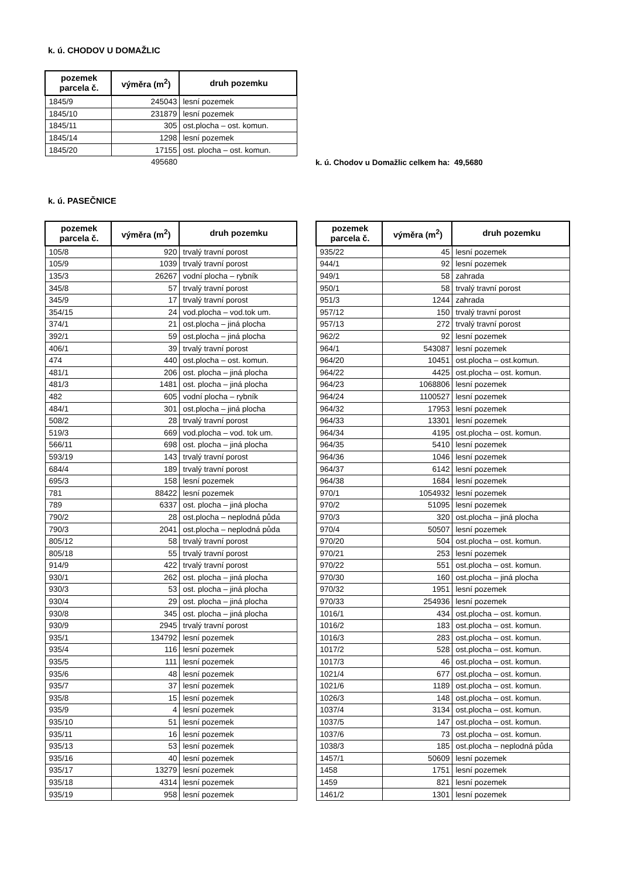k. ú. CHODOV U DOMAŽLIC
| pozemek parcela č. | výměra (m<sup>2</sup>) | druh pozemku |
| --- | --- | --- |
| 1845/9 | 245043 | lesní pozemek |
| 1845/10 | 231879 | lesní pozemek |
| 1845/11 | 305 | ost.plocha – ost. komun. |
| 1845/14 | 1298 | lesní pozemek |
| 1845/20 | 17155 | ost. plocha – ost. komun. |
| | 495680 | |
k. ú. Chodov u Domažlic celkem ha: 49,5680
k. ú. PASEČNICE
| pozemek parcela č. | výměra (m<sup>2</sup>) | druh pozemku |
| --- | --- | --- |
| 105/8 | 920 | trvalý travní porost |
| 105/9 | 1039 | trvalý travní porost |
| 135/3 | 26267 | vodní plocha – rybník |
| 345/8 | 57 | trvalý travní porost |
| 345/9 | 17 | trvalý travní porost |
| 354/15 | 24 | vod.plocha – vod.tok um. |
| 374/1 | 21 | ost.plocha – jiná plocha |
| 392/1 | 59 | ost.plocha – jiná plocha |
| 406/1 | 39 | trvalý travní porost |
| 474 | 440 | ost.plocha – ost. komun. |
| 481/1 | 206 | ost. plocha – jiná plocha |
| 481/3 | 1481 | ost. plocha – jiná plocha |
| 482 | 605 | vodní plocha – rybník |
| 484/1 | 301 | ost.plocha – jiná plocha |
| 508/2 | 28 | trvalý travní porost |
| 519/3 | 669 | vod.plocha – vod. tok um. |
| 566/11 | 698 | ost. plocha – jiná plocha |
| 593/19 | 143 | trvalý travní porost |
| 684/4 | 189 | trvalý travní porost |
| 695/3 | 158 | lesní pozemek |
| 781 | 88422 | lesní pozemek |
| 789 | 6337 | ost. plocha – jiná plocha |
| 790/2 | 28 | ost.plocha – neplodná půda |
| 790/3 | 2041 | ost.plocha – neplodná půda |
| 805/12 | 58 | trvalý travní porost |
| 805/18 | 55 | trvalý travní porost |
| 914/9 | 422 | trvalý travní porost |
| 930/1 | 262 | ost. plocha – jiná plocha |
| 930/3 | 53 | ost. plocha – jiná plocha |
| 930/4 | 29 | ost. plocha – jiná plocha |
| 930/8 | 345 | ost. plocha – jiná plocha |
| 930/9 | 2945 | trvalý travní porost |
| 935/1 | 134792 | lesní pozemek |
| 935/4 | 116 | lesní pozemek |
| 935/5 | 111 | lesní pozemek |
| 935/6 | 48 | lesní pozemek |
| 935/7 | 37 | lesní pozemek |
| 935/8 | 15 | lesní pozemek |
| 935/9 | 4 | lesní pozemek |
| 935/10 | 51 | lesní pozemek |
| 935/11 | 16 | lesní pozemek |
| 935/13 | 53 | lesní pozemek |
| 935/16 | 40 | lesní pozemek |
| 935/17 | 13279 | lesní pozemek |
| 935/18 | 4314 | lesní pozemek |
| 935/19 | 958 | lesní pozemek |
| pozemek parcela č. | výměra (m<sup>2</sup>) | druh pozemku |
| --- | --- | --- |
| 935/22 | 45 | lesní pozemek |
| 944/1 | 92 | lesní pozemek |
| 949/1 | 58 | zahrada |
| 950/1 | 58 | trvalý travní porost |
| 951/3 | 1244 | zahrada |
| 957/12 | 150 | trvalý travní porost |
| 957/13 | 272 | trvalý travní porost |
| 962/2 | 92 | lesní pozemek |
| 964/1 | 543087 | lesní pozemek |
| 964/20 | 10451 | ost.plocha – ost.komun. |
| 964/22 | 4425 | ost.plocha – ost. komun. |
| 964/23 | 1068806 | lesní pozemek |
| 964/24 | 1100527 | lesní pozemek |
| 964/32 | 17953 | lesní pozemek |
| 964/33 | 13301 | lesní pozemek |
| 964/34 | 4195 | ost.plocha – ost. komun. |
| 964/35 | 5410 | lesní pozemek |
| 964/36 | 1046 | lesní pozemek |
| 964/37 | 6142 | lesní pozemek |
| 964/38 | 1684 | lesní pozemek |
| 970/1 | 1054932 | lesní pozemek |
| 970/2 | 51095 | lesní pozemek |
| 970/3 | 320 | ost.plocha – jiná plocha |
| 970/4 | 50507 | lesní pozemek |
| 970/20 | 504 | ost.plocha – ost. komun. |
| 970/21 | 253 | lesní pozemek |
| 970/22 | 551 | ost.plocha – ost. komun. |
| 970/30 | 160 | ost.plocha – jiná plocha |
| 970/32 | 1951 | lesní pozemek |
| 970/33 | 254936 | lesní pozemek |
| 1016/1 | 434 | ost.plocha – ost. komun. |
| 1016/2 | 183 | ost.plocha – ost. komun. |
| 1016/3 | 283 | ost.plocha – ost. komun. |
| 1017/2 | 528 | ost.plocha – ost. komun. |
| 1017/3 | 46 | ost.plocha – ost. komun. |
| 1021/4 | 677 | ost.plocha – ost. komun. |
| 1021/6 | 1189 | ost.plocha – ost. komun. |
| 1026/3 | 148 | ost.plocha – ost. komun. |
| 1037/4 | 3134 | ost.plocha – ost. komun. |
| 1037/5 | 147 | ost.plocha – ost. komun. |
| 1037/6 | 73 | ost.plocha – ost. komun. |
| 1038/3 | 185 | ost.plocha – neplodná půda |
| 1457/1 | 50609 | lesní pozemek |
| 1458 | 1751 | lesní pozemek |
| 1459 | 821 | lesní pozemek |
| 1461/2 | 1301 | lesní pozemek |